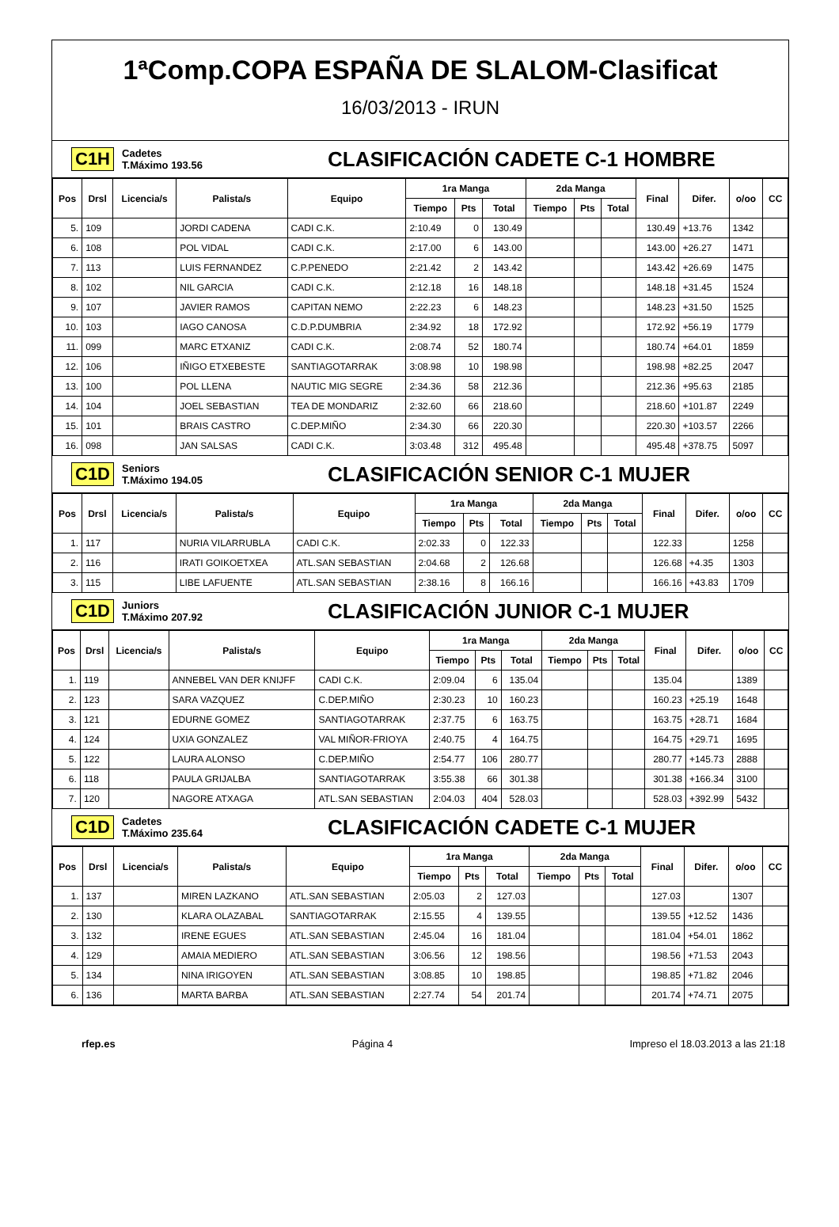1ªComp.COPA ESPAÑA DE SLALOM-Clasificat
16/03/2013 - IRUN
C1H Cadetes
T.Máximo 193.56 CLASIFICACIÓN CADETE C-1 HOMBRE
| Pos | Drsl | Licencia/s | Palista/s | Equipo | 1ra Manga | | | 2da Manga | | | Final | Difer. | o/oo | CC |
| --- | --- | --- | --- | --- | --- | --- | --- | --- | --- | --- | --- | --- | --- | --- |
| | | | | | Tiempo | Pts | Total | Tiempo | Pts | Total | | | | |
| 5. | 109 | | JORDI CADENA | CADI C.K. | 2:10.49 | 0 | 130.49 | | | | 130.49 | +13.76 | 1342 | |
| 6. | 108 | | POL VIDAL | CADI C.K. | 2:17.00 | 6 | 143.00 | | | | 143.00 | +26.27 | 1471 | |
| 7. | 113 | | LUIS FERNANDEZ | C.P.PENEDO | 2:21.42 | 2 | 143.42 | | | | 143.42 | +26.69 | 1475 | |
| 8. | 102 | | NIL GARCIA | CADI C.K. | 2:12.18 | 16 | 148.18 | | | | 148.18 | +31.45 | 1524 | |
| 9. | 107 | | JAVIER RAMOS | CAPITAN NEMO | 2:22.23 | 6 | 148.23 | | | | 148.23 | +31.50 | 1525 | |
| 10. | 103 | | IAGO CANOSA | C.D.P.DUMBRIA | 2:34.92 | 18 | 172.92 | | | | 172.92 | +56.19 | 1779 | |
| 11. | 099 | | MARC ETXANIZ | CADI C.K. | 2:08.74 | 52 | 180.74 | | | | 180.74 | +64.01 | 1859 | |
| 12. | 106 | | IÑIGO ETXEBESTE | SANTIAGOTARRAK | 3:08.98 | 10 | 198.98 | | | | 198.98 | +82.25 | 2047 | |
| 13. | 100 | | POL LLENA | NAUTIC MIG SEGRE | 2:34.36 | 58 | 212.36 | | | | 212.36 | +95.63 | 2185 | |
| 14. | 104 | | JOEL SEBASTIAN | TEA DE MONDARIZ | 2:32.60 | 66 | 218.60 | | | | 218.60 | +101.87 | 2249 | |
| 15. | 101 | | BRAIS CASTRO | C.DEP.MIÑO | 2:34.30 | 66 | 220.30 | | | | 220.30 | +103.57 | 2266 | |
| 16. | 098 | | JAN SALSAS | CADI C.K. | 3:03.48 | 312 | 495.48 | | | | 495.48 | +378.75 | 5097 | |
C1D Seniors
T.Máximo 194.05 CLASIFICACIÓN SENIOR C-1 MUJER
| Pos | Drsl | Licencia/s | Palista/s | Equipo | 1ra Manga | | | 2da Manga | | | Final | Difer. | o/oo | CC |
| --- | --- | --- | --- | --- | --- | --- | --- | --- | --- | --- | --- | --- | --- | --- |
| | | | | | Tiempo | Pts | Total | Tiempo | Pts | Total | | | | |
| 1. | 117 | | NURIA VILARRUBLA | CADI C.K. | 2:02.33 | 0 | 122.33 | | | | 122.33 | | 1258 | |
| 2. | 116 | | IRATI GOIKOETXEA | ATL.SAN SEBASTIAN | 2:04.68 | 2 | 126.68 | | | | 126.68 | +4.35 | 1303 | |
| 3. | 115 | | LIBE LAFUENTE | ATL.SAN SEBASTIAN | 2:38.16 | 8 | 166.16 | | | | 166.16 | +43.83 | 1709 | |
C1D Juniors
T.Máximo 207.92 CLASIFICACIÓN JUNIOR C-1 MUJER
| Pos | Drsl | Licencia/s | Palista/s | Equipo | 1ra Manga | | | 2da Manga | | | Final | Difer. | o/oo | CC |
| --- | --- | --- | --- | --- | --- | --- | --- | --- | --- | --- | --- | --- | --- | --- |
| | | | | | Tiempo | Pts | Total | Tiempo | Pts | Total | | | | |
| 1. | 119 | | ANNEBEL VAN DER KNIJFF | CADI C.K. | 2:09.04 | 6 | 135.04 | | | | 135.04 | | 1389 | |
| 2. | 123 | | SARA VAZQUEZ | C.DEP.MIÑO | 2:30.23 | 10 | 160.23 | | | | 160.23 | +25.19 | 1648 | |
| 3. | 121 | | EDURNE GOMEZ | SANTIAGOTARRAK | 2:37.75 | 6 | 163.75 | | | | 163.75 | +28.71 | 1684 | |
| 4. | 124 | | UXIA GONZALEZ | VAL MIÑOR-FRIOYA | 2:40.75 | 4 | 164.75 | | | | 164.75 | +29.71 | 1695 | |
| 5. | 122 | | LAURA ALONSO | C.DEP.MIÑO | 2:54.77 | 106 | 280.77 | | | | 280.77 | +145.73 | 2888 | |
| 6. | 118 | | PAULA GRIJALBA | SANTIAGOTARRAK | 3:55.38 | 66 | 301.38 | | | | 301.38 | +166.34 | 3100 | |
| 7. | 120 | | NAGORE ATXAGA | ATL.SAN SEBASTIAN | 2:04.03 | 404 | 528.03 | | | | 528.03 | +392.99 | 5432 | |
C1D Cadetes
T.Máximo 235.64 CLASIFICACIÓN CADETE C-1 MUJER
| Pos | Drsl | Licencia/s | Palista/s | Equipo | 1ra Manga | | | 2da Manga | | | Final | Difer. | o/oo | CC |
| --- | --- | --- | --- | --- | --- | --- | --- | --- | --- | --- | --- | --- | --- | --- |
| | | | | | Tiempo | Pts | Total | Tiempo | Pts | Total | | | | |
| 1. | 137 | | MIREN LAZKANO | ATL.SAN SEBASTIAN | 2:05.03 | 2 | 127.03 | | | | 127.03 | | 1307 | |
| 2. | 130 | | KLARA OLAZABAL | SANTIAGOTARRAK | 2:15.55 | 4 | 139.55 | | | | 139.55 | +12.52 | 1436 | |
| 3. | 132 | | IRENE EGUES | ATL.SAN SEBASTIAN | 2:45.04 | 16 | 181.04 | | | | 181.04 | +54.01 | 1862 | |
| 4. | 129 | | AMAIA MEDIERO | ATL.SAN SEBASTIAN | 3:06.56 | 12 | 198.56 | | | | 198.56 | +71.53 | 2043 | |
| 5. | 134 | | NINA IRIGOYEN | ATL.SAN SEBASTIAN | 3:08.85 | 10 | 198.85 | | | | 198.85 | +71.82 | 2046 | |
| 6. | 136 | | MARTA BARBA | ATL.SAN SEBASTIAN | 2:27.74 | 54 | 201.74 | | | | 201.74 | +74.71 | 2075 | |
rfep.es Página 4 Impreso el 18.03.2013 a las 21:18